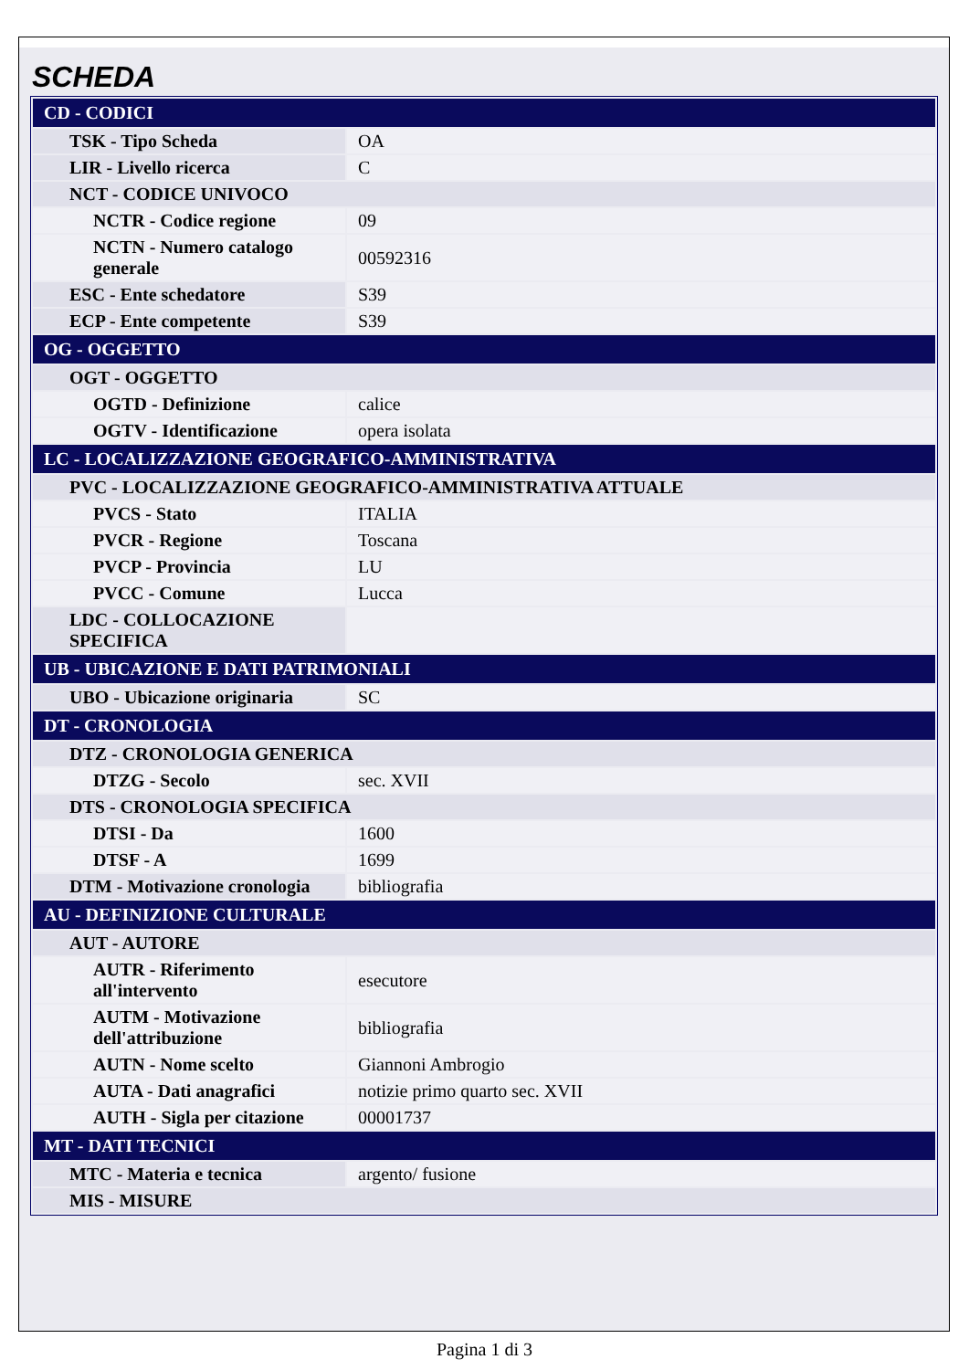SCHEDA
| CD - CODICI | |
| TSK - Tipo Scheda | OA |
| LIR - Livello ricerca | C |
| NCT - CODICE UNIVOCO | |
| NCTR - Codice regione | 09 |
| NCTN - Numero catalogo generale | 00592316 |
| ESC - Ente schedatore | S39 |
| ECP - Ente competente | S39 |
| OG - OGGETTO | |
| OGT - OGGETTO | |
| OGTD - Definizione | calice |
| OGTV - Identificazione | opera isolata |
| LC - LOCALIZZAZIONE GEOGRAFICO-AMMINISTRATIVA | |
| PVC - LOCALIZZAZIONE GEOGRAFICO-AMMINISTRATIVA ATTUALE | |
| PVCS - Stato | ITALIA |
| PVCR - Regione | Toscana |
| PVCP - Provincia | LU |
| PVCC - Comune | Lucca |
| LDC - COLLOCAZIONE SPECIFICA | |
| UB - UBICAZIONE E DATI PATRIMONIALI | |
| UBO - Ubicazione originaria | SC |
| DT - CRONOLOGIA | |
| DTZ - CRONOLOGIA GENERICA | |
| DTZG - Secolo | sec. XVII |
| DTS - CRONOLOGIA SPECIFICA | |
| DTSI - Da | 1600 |
| DTSF - A | 1699 |
| DTM - Motivazione cronologia | bibliografia |
| AU - DEFINIZIONE CULTURALE | |
| AUT - AUTORE | |
| AUTR - Riferimento all'intervento | esecutore |
| AUTM - Motivazione dell'attribuzione | bibliografia |
| AUTN - Nome scelto | Giannoni Ambrogio |
| AUTA - Dati anagrafici | notizie primo quarto sec. XVII |
| AUTH - Sigla per citazione | 00001737 |
| MT - DATI TECNICI | |
| MTC - Materia e tecnica | argento/ fusione |
| MIS - MISURE | |
Pagina 1 di 3